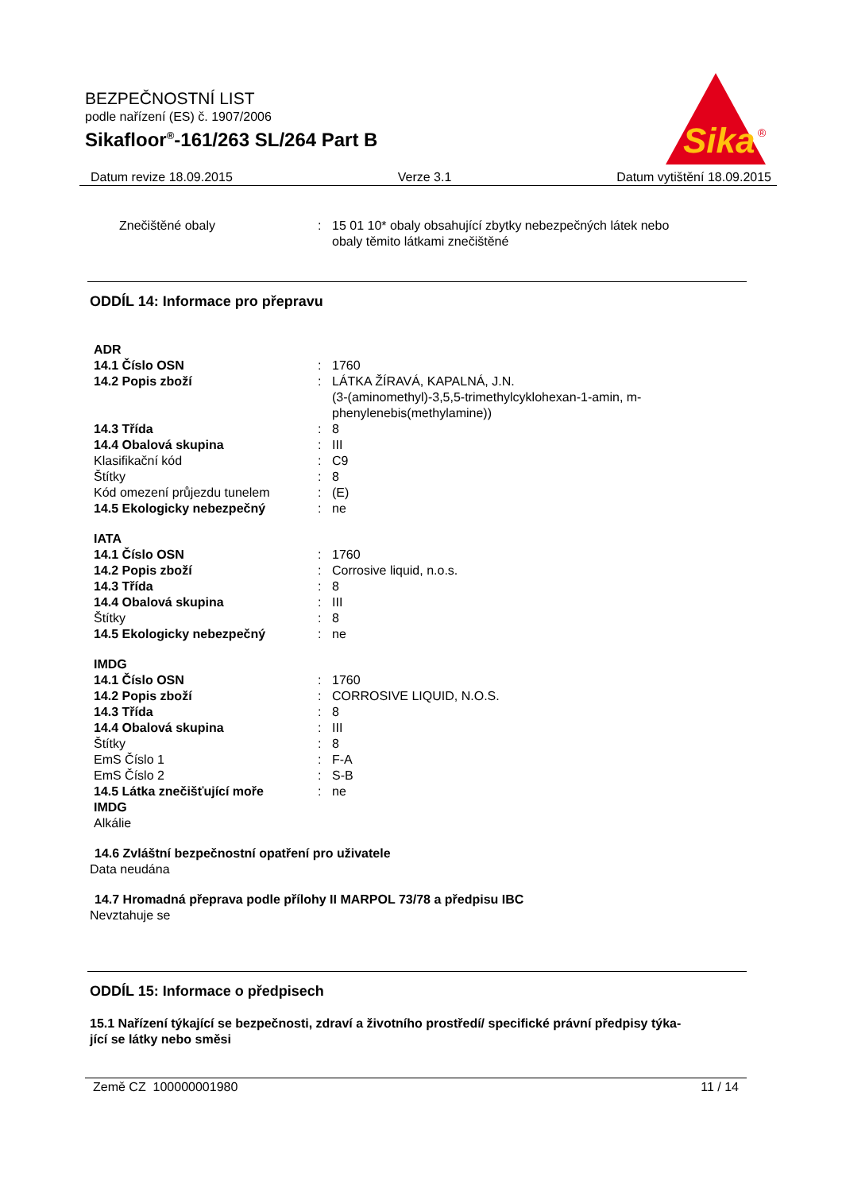BEZPEČNOSTNÍ LIST
podle nařízení (ES) č. 1907/2006
Sikafloor<sup>®</sup>-161/263 SL/264 Part B
Sika
®
Datum revize 18.09.2015 Verze 3.1 Datum vytištění 18.09.2015
| Znečištěné obaly | : | 15 01 10* obaly obsahující zbytky nebezpečných látek nebo obaly těmito látkami znečištěné |
ODDÍL 14: Informace pro přepravu
| ADR | | |
| 14.1 Číslo OSN | : | 1760 |
| 14.2 Popis zboží | : | LÁTKA ŽÍRAVÁ, KAPALNÁ, J.N. (3-(aminomethyl)-3,5,5-trimethylcyklohexan-1-amin, m- phenylenebis(methylamine)) |
| 14.3 Třída | : | 8 |
| 14.4 Obalová skupina | : | III |
| Klasifikační kód | : | C9 |
| Štítky | : | 8 |
| Kód omezení průjezdu tunelem | : | (E) |
| 14.5 Ekologicky nebezpečný | : | ne |
| IATA | | |
| 14.1 Číslo OSN | : | 1760 |
| 14.2 Popis zboží | : | Corrosive liquid, n.o.s. |
| 14.3 Třída | : | 8 |
| 14.4 Obalová skupina | : | III |
| Štítky | : | 8 |
| 14.5 Ekologicky nebezpečný | : | ne |
| IMDG | | |
| 14.1 Číslo OSN | : | 1760 |
| 14.2 Popis zboží | : | CORROSIVE LIQUID, N.O.S. |
| 14.3 Třída | : | 8 |
| 14.4 Obalová skupina | : | III |
| Štítky | : | 8 |
| EmS Číslo 1 | : | F-A |
| EmS Číslo 2 | : | S-B |
| 14.5 Látka znečišťující moře IMDG | : | ne |
| Alkálie | | |
14.6 Zvláštní bezpečnostní opatření pro uživatele
Data neudána
14.7 Hromadná přeprava podle přílohy II MARPOL 73/78 a předpisu IBC
Nevztahuje se
ODDÍL 15: Informace o předpisech
15.1 Nařízení týkající se bezpečnosti, zdraví a životního prostředí/ specifické právní předpisy týka-
jící se látky nebo směsi
Země CZ 100000001980 11 / 14